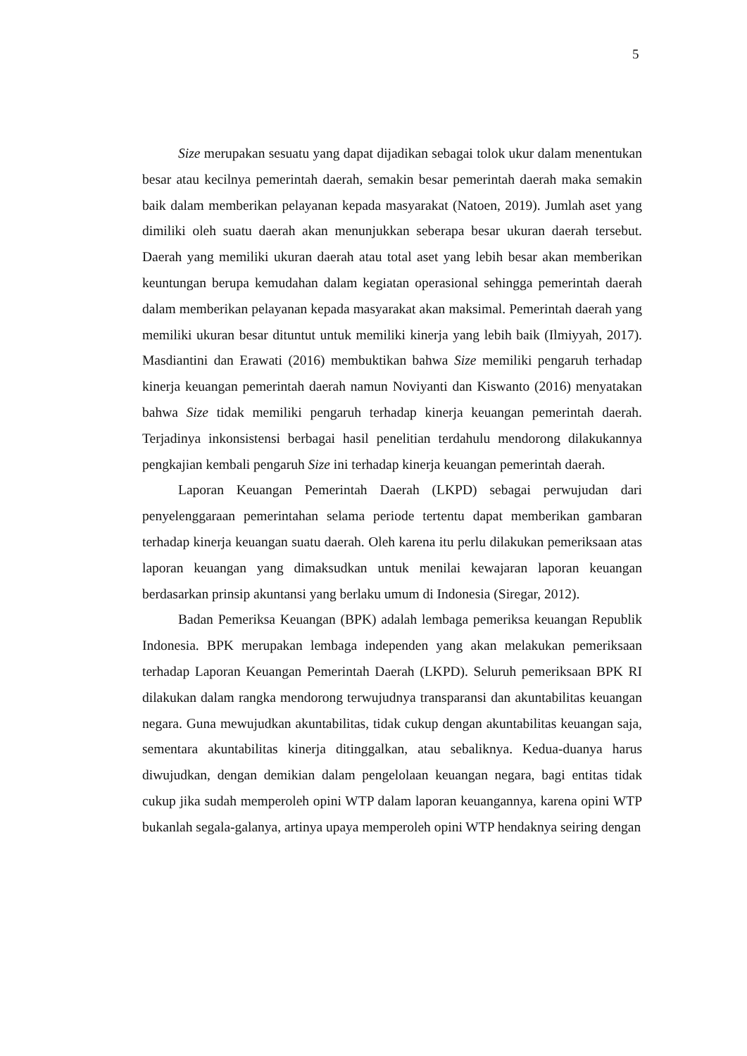5
Size merupakan sesuatu yang dapat dijadikan sebagai tolok ukur dalam menentukan besar atau kecilnya pemerintah daerah, semakin besar pemerintah daerah maka semakin baik dalam memberikan pelayanan kepada masyarakat (Natoen, 2019). Jumlah aset yang dimiliki oleh suatu daerah akan menunjukkan seberapa besar ukuran daerah tersebut. Daerah yang memiliki ukuran daerah atau total aset yang lebih besar akan memberikan keuntungan berupa kemudahan dalam kegiatan operasional sehingga pemerintah daerah dalam memberikan pelayanan kepada masyarakat akan maksimal. Pemerintah daerah yang memiliki ukuran besar dituntut untuk memiliki kinerja yang lebih baik (Ilmiyyah, 2017). Masdiantini dan Erawati (2016) membuktikan bahwa Size memiliki pengaruh terhadap kinerja keuangan pemerintah daerah namun Noviyanti dan Kiswanto (2016) menyatakan bahwa Size tidak memiliki pengaruh terhadap kinerja keuangan pemerintah daerah. Terjadinya inkonsistensi berbagai hasil penelitian terdahulu mendorong dilakukannya pengkajian kembali pengaruh Size ini terhadap kinerja keuangan pemerintah daerah.
Laporan Keuangan Pemerintah Daerah (LKPD) sebagai perwujudan dari penyelenggaraan pemerintahan selama periode tertentu dapat memberikan gambaran terhadap kinerja keuangan suatu daerah. Oleh karena itu perlu dilakukan pemeriksaan atas laporan keuangan yang dimaksudkan untuk menilai kewajaran laporan keuangan berdasarkan prinsip akuntansi yang berlaku umum di Indonesia (Siregar, 2012).
Badan Pemeriksa Keuangan (BPK) adalah lembaga pemeriksa keuangan Republik Indonesia. BPK merupakan lembaga independen yang akan melakukan pemeriksaan terhadap Laporan Keuangan Pemerintah Daerah (LKPD). Seluruh pemeriksaan BPK RI dilakukan dalam rangka mendorong terwujudnya transparansi dan akuntabilitas keuangan negara. Guna mewujudkan akuntabilitas, tidak cukup dengan akuntabilitas keuangan saja, sementara akuntabilitas kinerja ditinggalkan, atau sebaliknya. Kedua-duanya harus diwujudkan, dengan demikian dalam pengelolaan keuangan negara, bagi entitas tidak cukup jika sudah memperoleh opini WTP dalam laporan keuangannya, karena opini WTP bukanlah segala-galanya, artinya upaya memperoleh opini WTP hendaknya seiring dengan